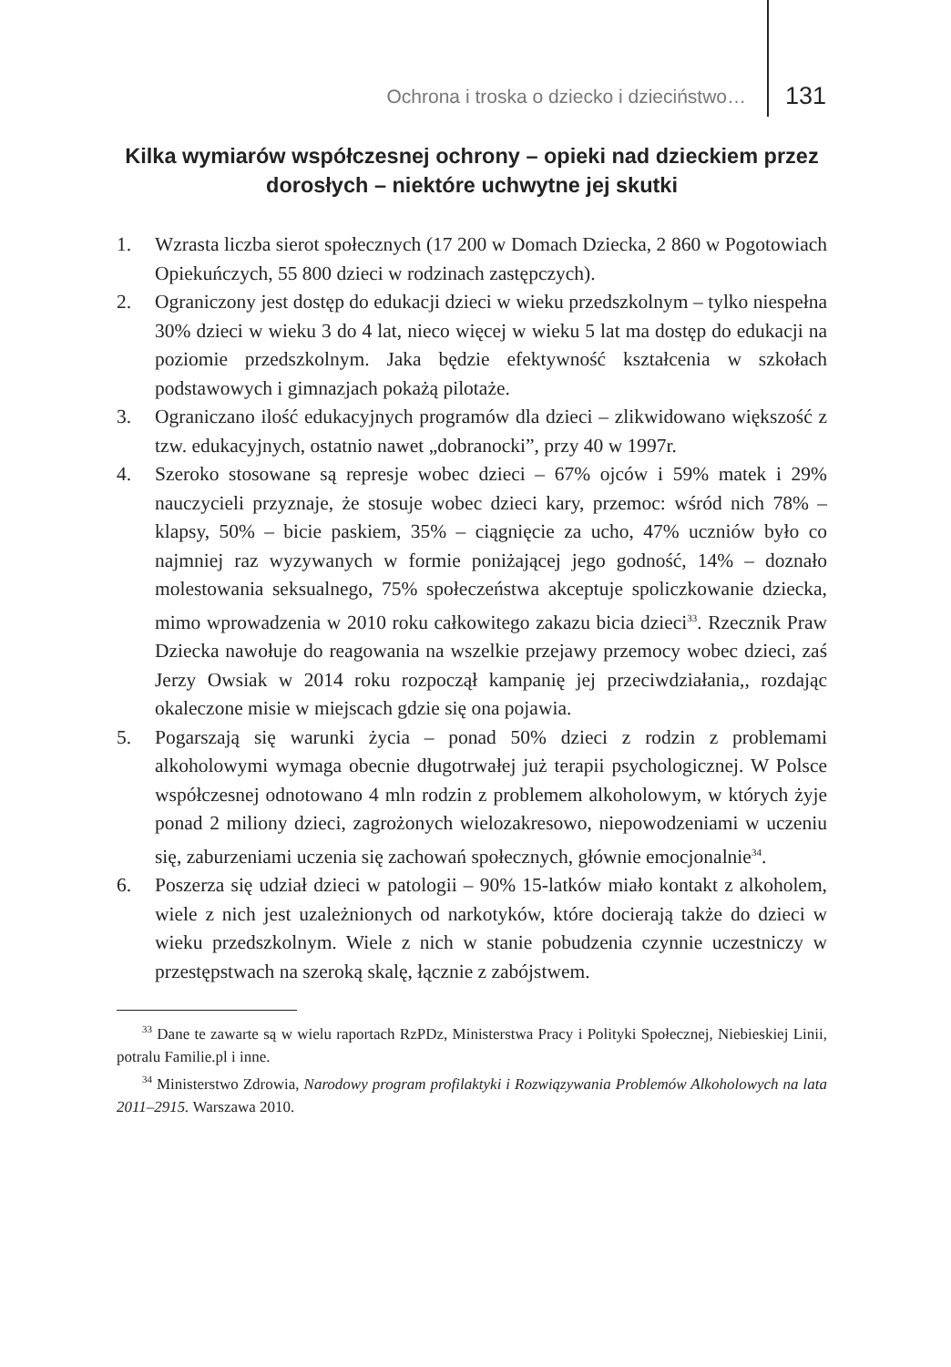Ochrona i troska o dziecko i dzieciństwo… 131
Kilka wymiarów współczesnej ochrony – opieki nad dzieckiem przez dorosłych – niektóre uchwytne jej skutki
1. Wzrasta liczba sierot społecznych (17 200 w Domach Dziecka, 2 860 w Pogotowiach Opiekuńczych, 55 800 dzieci w rodzinach zastępczych).
2. Ograniczony jest dostęp do edukacji dzieci w wieku przedszkolnym – tylko niespełna 30% dzieci w wieku 3 do 4 lat, nieco więcej w wieku 5 lat ma dostęp do edukacji na poziomie przedszkolnym. Jaka będzie efektywność kształcenia w szkołach podstawowych i gimnazjach pokażą pilotaże.
3. Ograniczano ilość edukacyjnych programów dla dzieci – zlikwidowano większość z tzw. edukacyjnych, ostatnio nawet „dobranocki”, przy 40 w 1997r.
4. Szeroko stosowane są represje wobec dzieci – 67% ojców i 59% matek i 29% nauczycieli przyznaje, że stosuje wobec dzieci kary, przemoc: wśród nich 78% – klapsy, 50% – bicie paskiem, 35% – ciągnięcie za ucho, 47% uczniów było co najmniej raz wyzywanych w formie poniżającej jego godność, 14% – doznało molestowania seksualnego, 75% społeczeństwa akceptuje spoliczkowanie dziecka, mimo wprowadzenia w 2010 roku całkowitego zakazu bicia dzieci<sup>33</sup>. Rzecznik Praw Dziecka nawołuje do reagowania na wszelkie przejawy przemocy wobec dzieci, zaś Jerzy Owsiak w 2014 roku rozpoczął kampanię jej przeciwdziałania,, rozdając okaleczone misie w miejscach gdzie się ona pojawia.
5. Pogarszają się warunki życia – ponad 50% dzieci z rodzin z problemami alkoholowymi wymaga obecnie długotrwałej już terapii psychologicznej. W Polsce współczesnej odnotowano 4 mln rodzin z problemem alkoholowym, w których żyje ponad 2 miliony dzieci, zagrożonych wielozakresowo, niepowodzeniami w uczeniu się, zaburzeniami uczenia się zachowań społecznych, głównie emocjonalnie<sup>34</sup>.
6. Poszerza się udział dzieci w patologii – 90% 15-latków miało kontakt z alkoholem, wiele z nich jest uzależnionych od narkotyków, które docierają także do dzieci w wieku przedszkolnym. Wiele z nich w stanie pobudzenia czynnie uczestniczy w przestępstwach na szeroką skalę, łącznie z zabójstwem.
<sup>33</sup> Dane te zawarte są w wielu raportach RzPDz, Ministerstwa Pracy i Polityki Społecznej, Niebieskiej Linii, potralu Familie.pl i inne.
<sup>34</sup> Ministerstwo Zdrowia, Narodowy program profilaktyki i Rozwiązywania Problemów Alkoholowych na lata 2011–2915. Warszawa 2010.